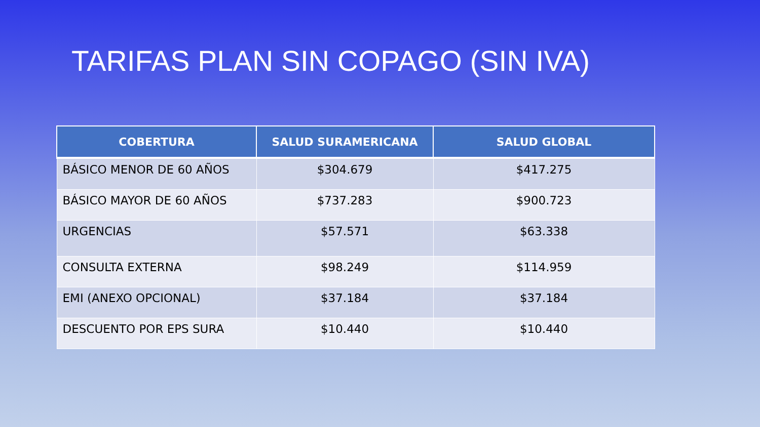TARIFAS PLAN SIN COPAGO (SIN IVA)
| COBERTURA | SALUD SURAMERICANA | SALUD GLOBAL |
| --- | --- | --- |
| BÁSICO MENOR DE 60 AÑOS | $304.679 | $417.275 |
| BÁSICO MAYOR DE 60 AÑOS | $737.283 | $900.723 |
| URGENCIAS | $57.571 | $63.338 |
| CONSULTA EXTERNA | $98.249 | $114.959 |
| EMI (ANEXO OPCIONAL) | $37.184 | $37.184 |
| DESCUENTO POR EPS SURA | $10.440 | $10.440 |